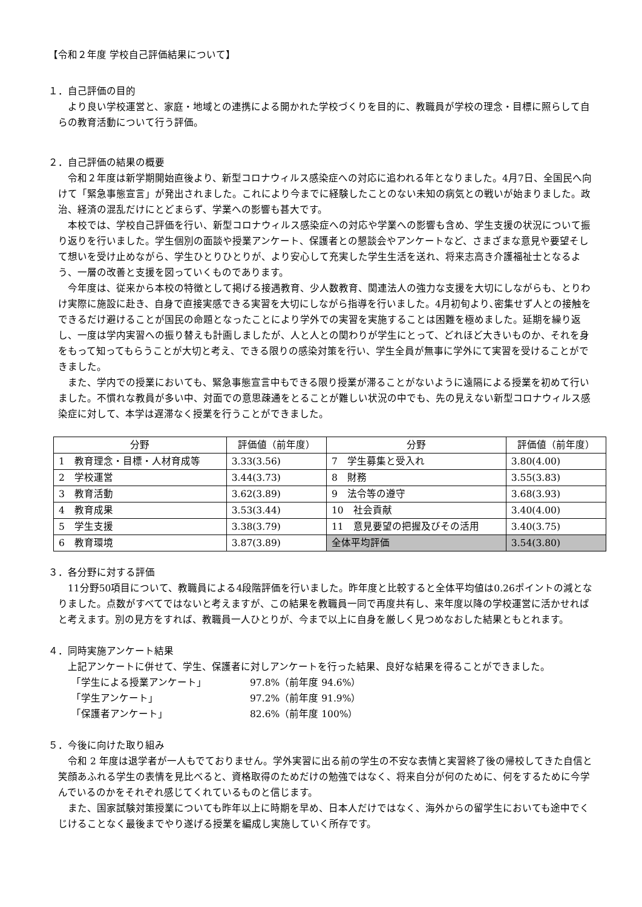【令和２年度 学校自己評価結果について】
１．自己評価の目的
より良い学校運営と、家庭・地域との連携による開かれた学校づくりを目的に、教職員が学校の理念・目標に照らして自らの教育活動について行う評価。
２．自己評価の結果の概要
令和２年度は新学期開始直後より、新型コロナウィルス感染症への対応に追われる年となりました。4月7日、全国民へ向けて「緊急事態宣言」が発出されました。これにより今までに経験したことのない未知の病気との戦いが始まりました。政治、経済の混乱だけにとどまらず、学業への影響も甚大です。
本校では、学校自己評価を行い、新型コロナウィルス感染症への対応や学業への影響も含め、学生支援の状況について振り返りを行いました。学生個別の面談や授業アンケート、保護者との懇談会やアンケートなど、さまざまな意見や要望そして想いを受け止めながら、学生ひとりひとりが、より安心して充実した学生生活を送れ、将来志高き介護福祉士となるよう、一層の改善と支援を図っていくものであります。
今年度は、従来から本校の特徴として掲げる接遇教育、少人数教育、関連法人の強力な支援を大切にしながらも、とりわけ実際に施設に赴き、自身で直接実感できる実習を大切にしながら指導を行いました。4月初旬より､密集せず人との接触をできるだけ避けることが国民の命題となったことにより学外での実習を実施することは困難を極めました。延期を繰り返し、一度は学内実習への振り替えも計画しましたが、人と人との関わりが学生にとって、どれほど大きいものか、それを身をもって知ってもらうことが大切と考え、できる限りの感染対策を行い、学生全員が無事に学外にて実習を受けることができました。
また、学内での授業においても、緊急事態宣言中もできる限り授業が滞ることがないように遠隔による授業を初めて行いました。不慣れな教員が多い中、対面での意思疎通をとることが難しい状況の中でも、先の見えない新型コロナウィルス感染症に対して、本学は遅滞なく授業を行うことができました。
| 分野 | 評価値（前年度） | 分野 | 評価値（前年度） |
| --- | --- | --- | --- |
| 1 教育理念・目標・人材育成等 | 3.33(3.56) | 7 学生募集と受入れ | 3.80(4.00) |
| 2 学校運営 | 3.44(3.73) | 8 財務 | 3.55(3.83) |
| 3 教育活動 | 3.62(3.89) | 9 法令等の遵守 | 3.68(3.93) |
| 4 教育成果 | 3.53(3.44) | 10 社会貢献 | 3.40(4.00) |
| 5 学生支援 | 3.38(3.79) | 11 意見要望の把握及びその活用 | 3.40(3.75) |
| 6 教育環境 | 3.87(3.89) | 全体平均評価 | 3.54(3.80) |
３．各分野に対する評価
11分野50項目について、教職員による4段階評価を行いました。昨年度と比較すると全体平均値は0.26ポイントの減となりました。点数がすべてではないと考えますが、この結果を教職員一同で再度共有し、来年度以降の学校運営に活かせればと考えます。別の見方をすれば、教職員一人ひとりが、今まで以上に自身を厳しく見つめなおした結果ともとれます。
４．同時実施アンケート結果
上記アンケートに併せて、学生、保護者に対しアンケートを行った結果、良好な結果を得ることができました。
「学生による授業アンケート」 97.8%（前年度 94.6%）
「学生アンケート」 97.2%（前年度 91.9%）
「保護者アンケート」 82.6%（前年度 100%）
５．今後に向けた取り組み
令和 2 年度は退学者が一人もでておりません。学外実習に出る前の学生の不安な表情と実習終了後の帰校してきた自信と笑顔あふれる学生の表情を見比べると、資格取得のためだけの勉強ではなく、将来自分が何のために、何をするために今学んでいるのかをそれぞれ感じてくれているものと信じます。
また、国家試験対策授業についても昨年以上に時期を早め、日本人だけではなく、海外からの留学生においても途中でくじけることなく最後までやり遂げる授業を編成し実施していく所存です。